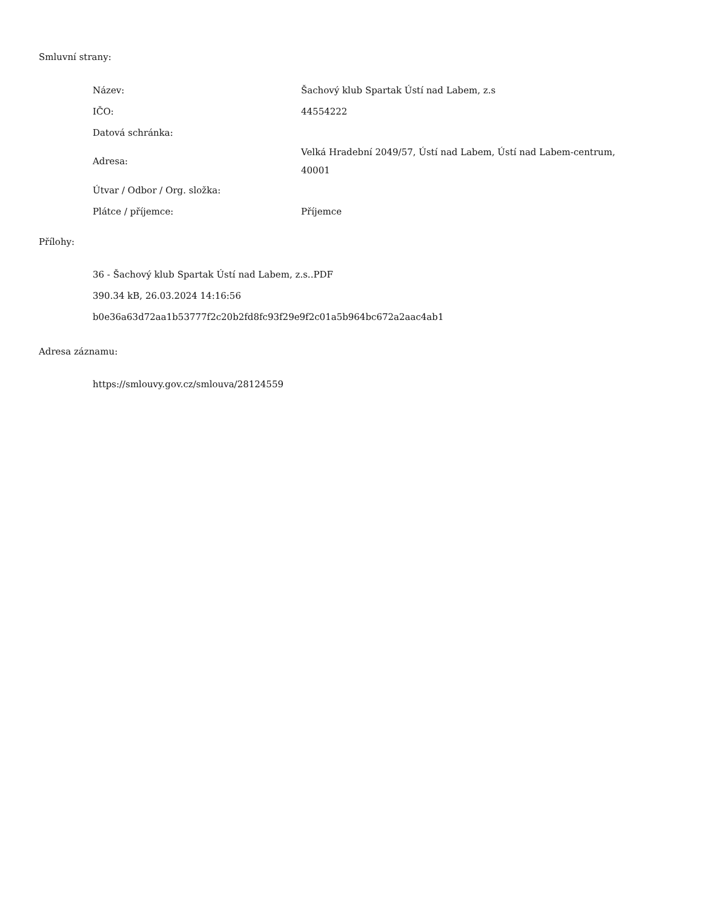Smluvní strany:
| Název: | Šachový klub Spartak Ústí nad Labem, z.s |
| IČO: | 44554222 |
| Datová schránka: | |
| Adresa: | Velká Hradební 2049/57, Ústí nad Labem, Ústí nad Labem-centrum, 40001 |
| Útvar / Odbor / Org. složka: | |
| Plátce / příjemce: | Příjemce |
Přílohy:
36 - Šachový klub Spartak Ústí nad Labem, z.s..PDF
390.34 kB, 26.03.2024 14:16:56
b0e36a63d72aa1b53777f2c20b2fd8fc93f29e9f2c01a5b964bc672a2aac4ab1
Adresa záznamu:
https://smlouvy.gov.cz/smlouva/28124559